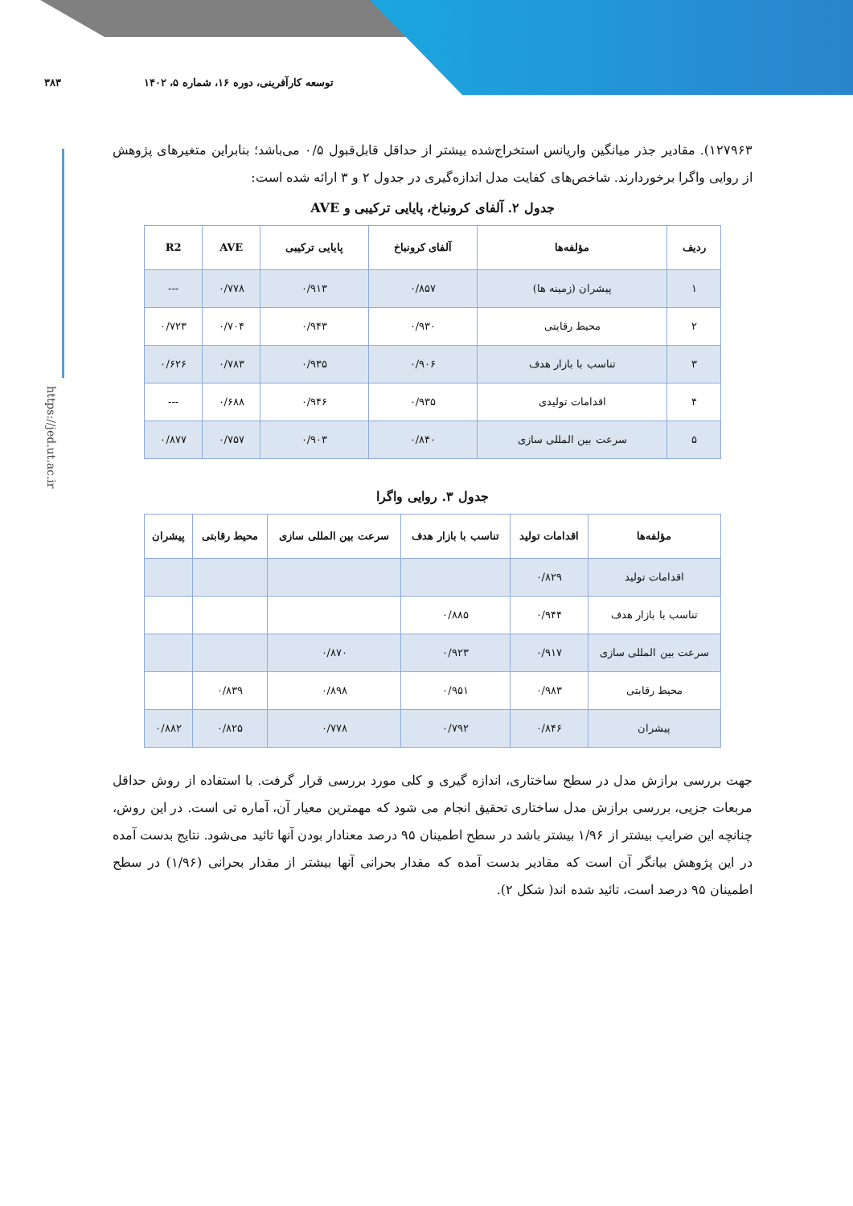۳۸۳ توسعه کارآفرینی، دوره ۱۶، شماره ۵، ۱۴۰۲
https://jed.ut.ac.ir
۱۲۷۹۶۳). مقادیر جذر میانگین واریانس استخراج‌شده بیشتر از حداقل قابل‌قبول ۰/۵ می‌باشد؛ بنابراین متغیرهای پژوهش از روایی واگرا برخوردارند. شاخص‌های کفایت مدل اندازه‌گیری در جدول ۲ و ۳ ارائه شده است:
جدول ۲. آلفای کرونباخ، پایایی ترکیبی و AVE
| ردیف | مؤلفه‌ها | آلفای کرونباخ | پایایی ترکیبی | AVE | R2 |
| --- | --- | --- | --- | --- | --- |
| ۱ | پیشران (زمینه ها) | ۰/۸۵۷ | ۰/۹۱۳ | ۰/۷۷۸ | --- |
| ۲ | محیط رقابتی | ۰/۹۳۰ | ۰/۹۴۳ | ۰/۷۰۴ | ۰/۷۲۳ |
| ۳ | تناسب با بازار هدف | ۰/۹۰۶ | ۰/۹۳۵ | ۰/۷۸۳ | ۰/۶۲۶ |
| ۴ | اقدامات تولیدی | ۰/۹۳۵ | ۰/۹۴۶ | ۰/۶۸۸ | --- |
| ۵ | سرعت بین المللی سازی | ۰/۸۴۰ | ۰/۹۰۳ | ۰/۷۵۷ | ۰/۸۷۷ |
جدول ۳. روایی واگرا
| مؤلفه‌ها | اقدامات تولید | تناسب با بازار هدف | سرعت بین المللی سازی | محیط رقابتی | پیشران |
| --- | --- | --- | --- | --- | --- |
| اقدامات تولید | ۰/۸۲۹ | | | | |
| تناسب با بازار هدف | ۰/۹۴۴ | ۰/۸۸۵ | | | |
| سرعت بین المللی سازی | ۰/۹۱۷ | ۰/۹۲۳ | ۰/۸۷۰ | | |
| محیط رقابتی | ۰/۹۸۳ | ۰/۹۵۱ | ۰/۸۹۸ | ۰/۸۳۹ | |
| پیشران | ۰/۸۴۶ | ۰/۷۹۲ | ۰/۷۷۸ | ۰/۸۲۵ | ۰/۸۸۲ |
جهت بررسی برازش مدل در سطح ساختاری، اندازه گیری و کلی مورد بررسی قرار گرفت. با استفاده از روش حداقل مربعات جزیی، بررسی برازش مدل ساختاری تحقیق انجام می شود که مهمترین معیار آن، آماره تی است. در این روش، چنانچه این ضرایب بیشتر از ۱/۹۶ بیشتر باشد در سطح اطمینان ۹۵ درصد معنادار بودن آنها تائید می‌شود. نتایج بدست آمده در این پژوهش بیانگر آن است که مقادیر بدست آمده که مقدار بحرانی آنها بیشتر از مقدار بحرانی (۱/۹۶) در سطح اطمینان ۹۵ درصد است، تائید شده اند( شکل ۲).